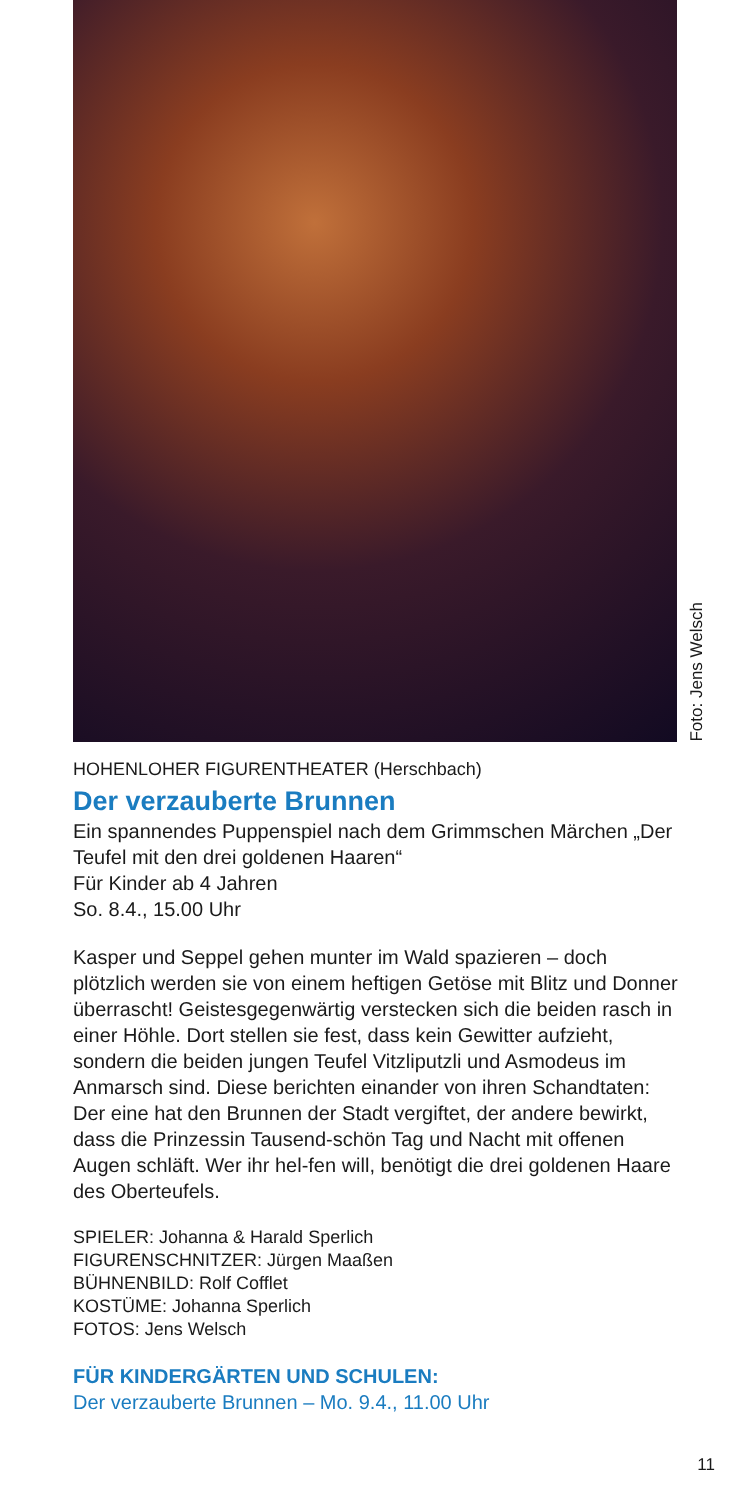Foto: Jens Welsch
HOHENLOHER FIGURENTHEATER (Herschbach)
Der verzauberte Brunnen
Ein spannendes Puppenspiel nach dem Grimmschen Märchen „Der Teufel mit den drei goldenen Haaren“
Für Kinder ab 4 Jahren
So. 8.4., 15.00 Uhr
Kasper und Seppel gehen munter im Wald spazieren – doch plötzlich werden sie von einem heftigen Getöse mit Blitz und Donner überrascht! Geistesgegenwärtig verstecken sich die beiden rasch in einer Höhle. Dort stellen sie fest, dass kein Gewitter aufzieht, sondern die beiden jungen Teufel Vitzliputzli und Asmodeus im Anmarsch sind. Diese berichten einander von ihren Schandtaten: Der eine hat den Brunnen der Stadt vergiftet, der andere bewirkt, dass die Prinzessin Tausend-schön Tag und Nacht mit offenen Augen schläft. Wer ihr hel-fen will, benötigt die drei goldenen Haare des Oberteufels.
SPIELER: Johanna & Harald Sperlich
FIGURENSCHNITZER: Jürgen Maaßen
BÜHNENBILD: Rolf Cofflet
KOSTÜME: Johanna Sperlich
FOTOS: Jens Welsch
FÜR KINDERGÄRTEN UND SCHULEN:
Der verzauberte Brunnen – Mo. 9.4., 11.00 Uhr
11